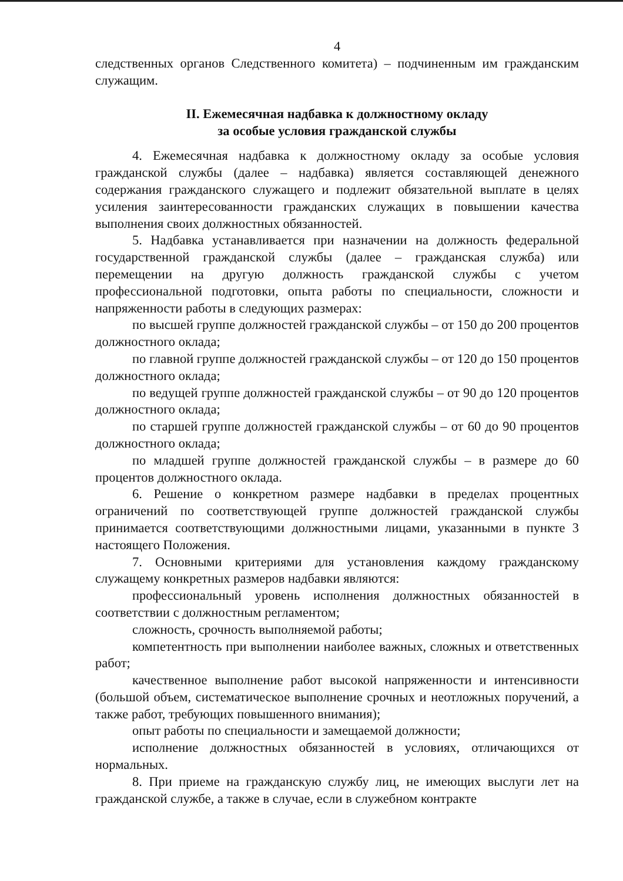4
следственных органов Следственного комитета) – подчиненным им гражданским служащим.
II. Ежемесячная надбавка к должностному окладу
за особые условия гражданской службы
4. Ежемесячная надбавка к должностному окладу за особые условия гражданской службы (далее – надбавка) является составляющей денежного содержания гражданского служащего и подлежит обязательной выплате в целях усиления заинтересованности гражданских служащих в повышении качества выполнения своих должностных обязанностей.
5. Надбавка устанавливается при назначении на должность федеральной государственной гражданской службы (далее – гражданская служба) или перемещении на другую должность гражданской службы с учетом профессиональной подготовки, опыта работы по специальности, сложности и напряженности работы в следующих размерах:
по высшей группе должностей гражданской службы – от 150 до 200 процентов должностного оклада;
по главной группе должностей гражданской службы – от 120 до 150 процентов должностного оклада;
по ведущей группе должностей гражданской службы – от 90 до 120 процентов должностного оклада;
по старшей группе должностей гражданской службы – от 60 до 90 процентов должностного оклада;
по младшей группе должностей гражданской службы – в размере до 60 процентов должностного оклада.
6. Решение о конкретном размере надбавки в пределах процентных ограничений по соответствующей группе должностей гражданской службы принимается соответствующими должностными лицами, указанными в пункте 3 настоящего Положения.
7. Основными критериями для установления каждому гражданскому служащему конкретных размеров надбавки являются:
профессиональный уровень исполнения должностных обязанностей в соответствии с должностным регламентом;
сложность, срочность выполняемой работы;
компетентность при выполнении наиболее важных, сложных и ответственных работ;
качественное выполнение работ высокой напряженности и интенсивности (большой объем, систематическое выполнение срочных и неотложных поручений, а также работ, требующих повышенного внимания);
опыт работы по специальности и замещаемой должности;
исполнение должностных обязанностей в условиях, отличающихся от нормальных.
8. При приеме на гражданскую службу лиц, не имеющих выслуги лет на гражданской службе, а также в случае, если в служебном контракте